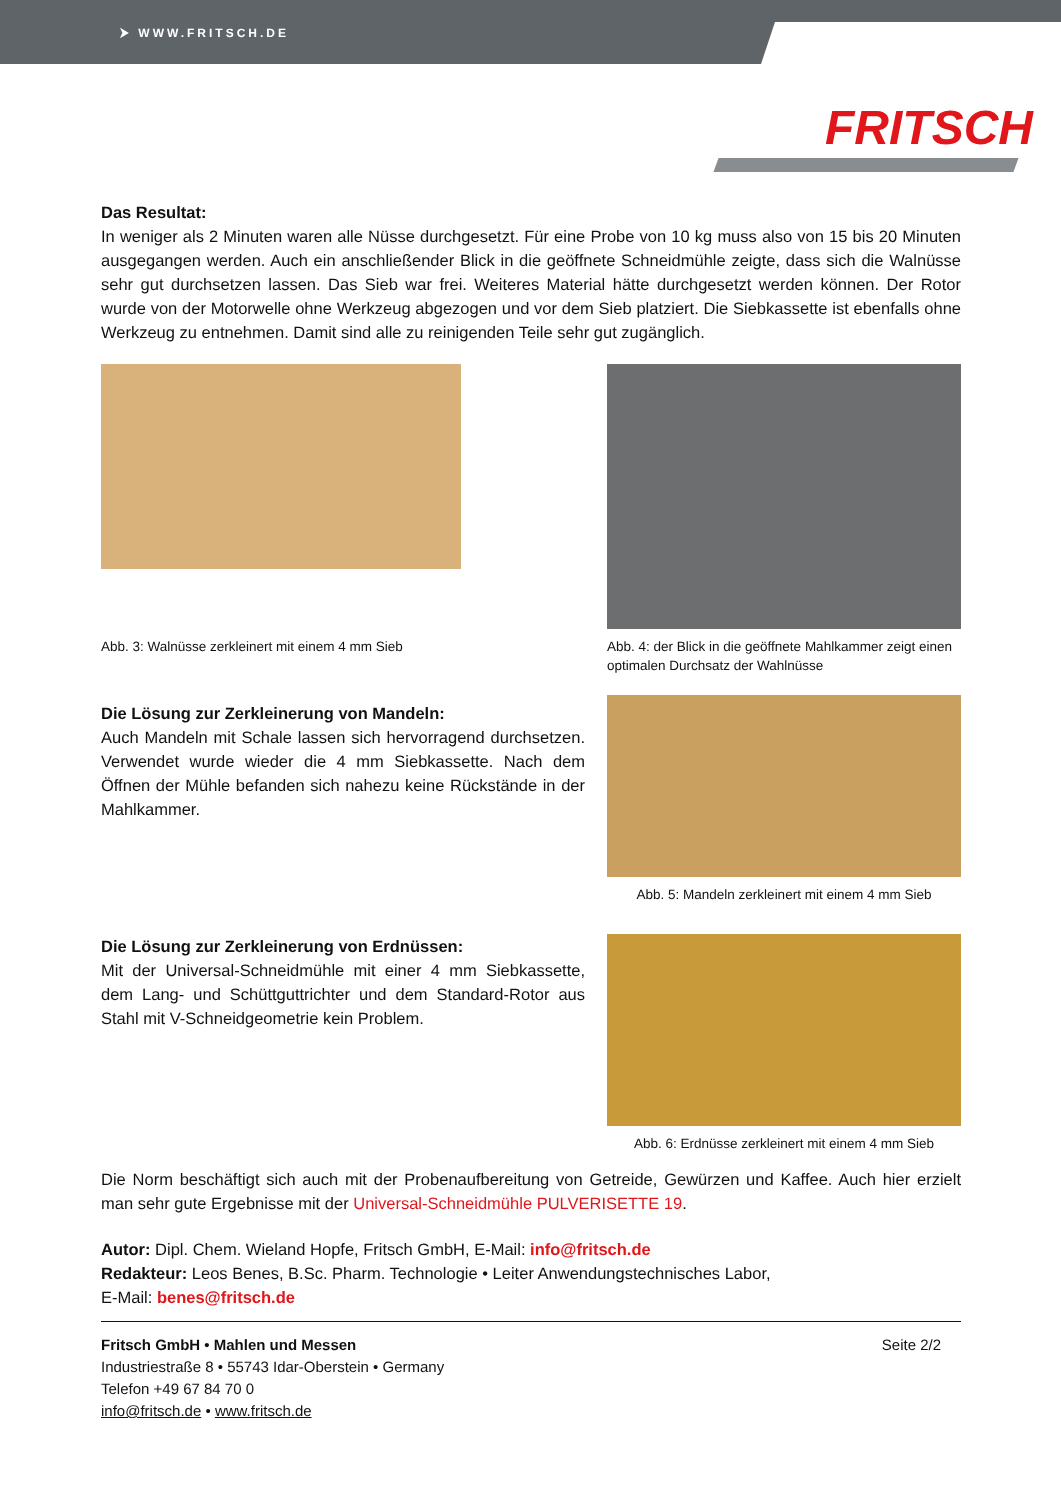⮞ WWW.FRITSCH.DE
FRITSCH
Das Resultat:
In weniger als 2 Minuten waren alle Nüsse durchgesetzt. Für eine Probe von 10 kg muss also von 15 bis 20 Minuten ausgegangen werden. Auch ein anschließender Blick in die geöffnete Schneidmühle zeigte, dass sich die Walnüsse sehr gut durchsetzen lassen. Das Sieb war frei. Weiteres Material hätte durchgesetzt werden können. Der Rotor wurde von der Motorwelle ohne Werkzeug abgezogen und vor dem Sieb platziert. Die Siebkassette ist ebenfalls ohne Werkzeug zu entnehmen. Damit sind alle zu reinigenden Teile sehr gut zugänglich.
Abb. 3: Walnüsse zerkleinert mit einem 4 mm Sieb
Abb. 4: der Blick in die geöffnete Mahlkammer zeigt einen optimalen Durchsatz der Wahlnüsse
Die Lösung zur Zerkleinerung von Mandeln:
Auch Mandeln mit Schale lassen sich hervorragend durchsetzen. Verwendet wurde wieder die 4 mm Siebkassette. Nach dem Öffnen der Mühle befanden sich nahezu keine Rückstände in der Mahlkammer.
Abb. 5: Mandeln zerkleinert mit einem 4 mm Sieb
Die Lösung zur Zerkleinerung von Erdnüssen:
Mit der Universal-Schneidmühle mit einer 4 mm Siebkassette, dem Lang- und Schüttguttrichter und dem Standard-Rotor aus Stahl mit V-Schneidgeometrie kein Problem.
Abb. 6: Erdnüsse zerkleinert mit einem 4 mm Sieb
Die Norm beschäftigt sich auch mit der Probenaufbereitung von Getreide, Gewürzen und Kaffee. Auch hier erzielt man sehr gute Ergebnisse mit der Universal-Schneidmühle PULVERISETTE 19.
Autor: Dipl. Chem. Wieland Hopfe, Fritsch GmbH, E-Mail: info@fritsch.de
Redakteur: Leos Benes, B.Sc. Pharm. Technologie • Leiter Anwendungstechnisches Labor,
E-Mail: benes@fritsch.de
Fritsch GmbH • Mahlen und Messen
Industriestraße 8 • 55743 Idar-Oberstein • Germany
Telefon +49 67 84 70 0
info@fritsch.de • www.fritsch.de
Seite 2/2